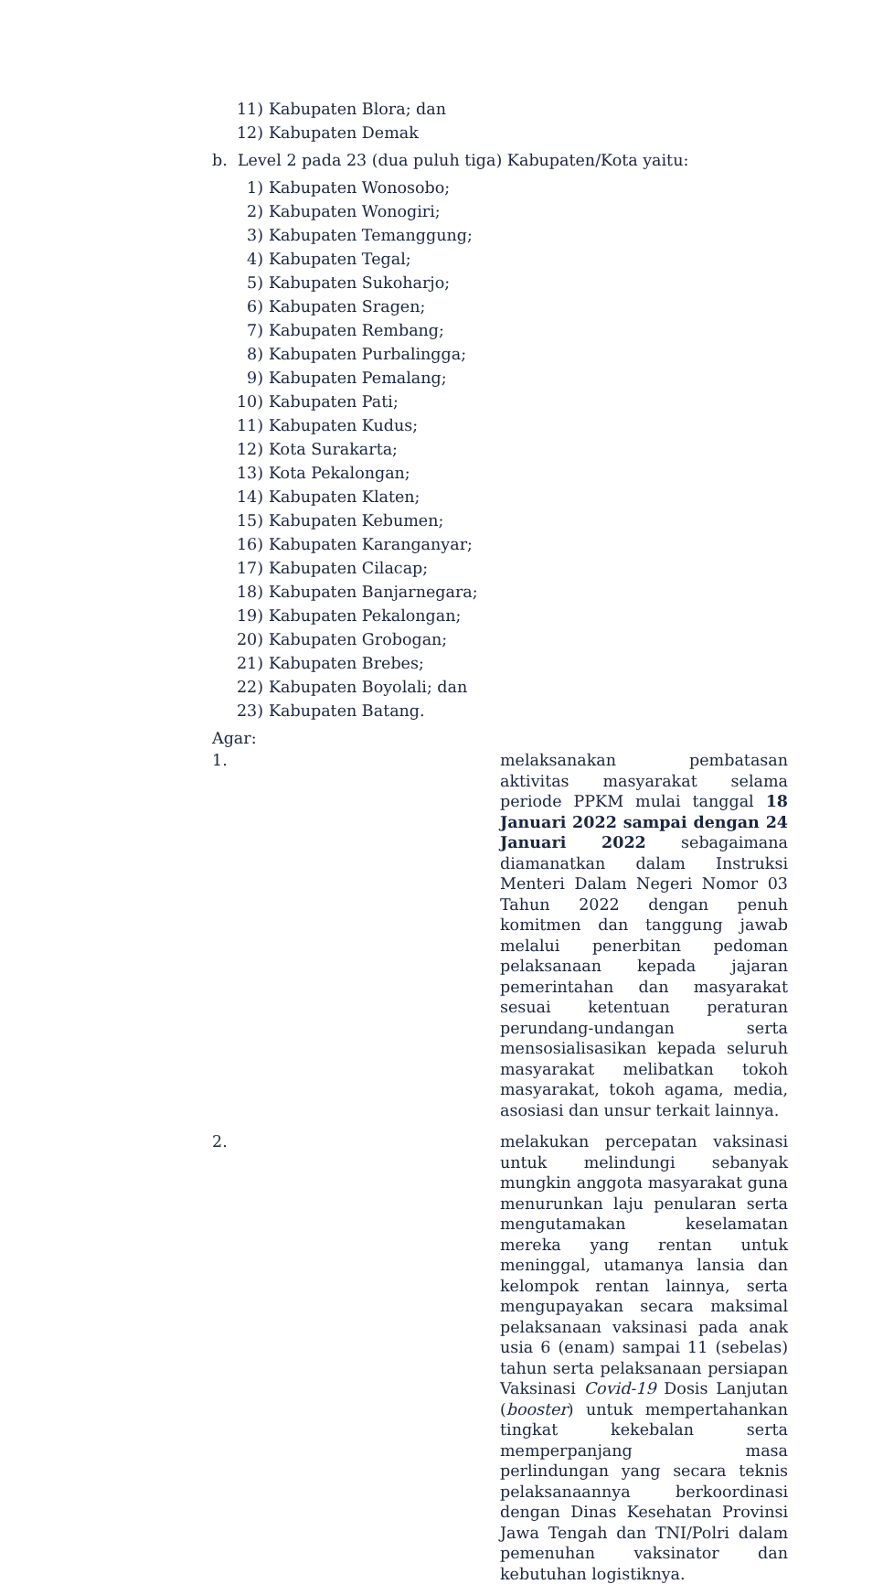11) Kabupaten Blora; dan
12) Kabupaten Demak
b. Level 2 pada 23 (dua puluh tiga) Kabupaten/Kota yaitu:
1) Kabupaten Wonosobo;
2) Kabupaten Wonogiri;
3) Kabupaten Temanggung;
4) Kabupaten Tegal;
5) Kabupaten Sukoharjo;
6) Kabupaten Sragen;
7) Kabupaten Rembang;
8) Kabupaten Purbalingga;
9) Kabupaten Pemalang;
10) Kabupaten Pati;
11) Kabupaten Kudus;
12) Kota Surakarta;
13) Kota Pekalongan;
14) Kabupaten Klaten;
15) Kabupaten Kebumen;
16) Kabupaten Karanganyar;
17) Kabupaten Cilacap;
18) Kabupaten Banjarnegara;
19) Kabupaten Pekalongan;
20) Kabupaten Grobogan;
21) Kabupaten Brebes;
22) Kabupaten Boyolali; dan
23) Kabupaten Batang.
Agar:
1. melaksanakan pembatasan aktivitas masyarakat selama periode PPKM mulai tanggal 18 Januari 2022 sampai dengan 24 Januari 2022 sebagaimana diamanatkan dalam Instruksi Menteri Dalam Negeri Nomor 03 Tahun 2022 dengan penuh komitmen dan tanggung jawab melalui penerbitan pedoman pelaksanaan kepada jajaran pemerintahan dan masyarakat sesuai ketentuan peraturan perundang-undangan serta mensosialisasikan kepada seluruh masyarakat melibatkan tokoh masyarakat, tokoh agama, media, asosiasi dan unsur terkait lainnya.
2. melakukan percepatan vaksinasi untuk melindungi sebanyak mungkin anggota masyarakat guna menurunkan laju penularan serta mengutamakan keselamatan mereka yang rentan untuk meninggal, utamanya lansia dan kelompok rentan lainnya, serta mengupayakan secara maksimal pelaksanaan vaksinasi pada anak usia 6 (enam) sampai 11 (sebelas) tahun serta pelaksanaan persiapan Vaksinasi Covid-19 Dosis Lanjutan (booster) untuk mempertahankan tingkat kekebalan serta memperpanjang masa perlindungan yang secara teknis pelaksanaannya berkoordinasi dengan Dinas Kesehatan Provinsi Jawa Tengah dan TNI/Polri dalam pemenuhan vaksinator dan kebutuhan logistiknya.